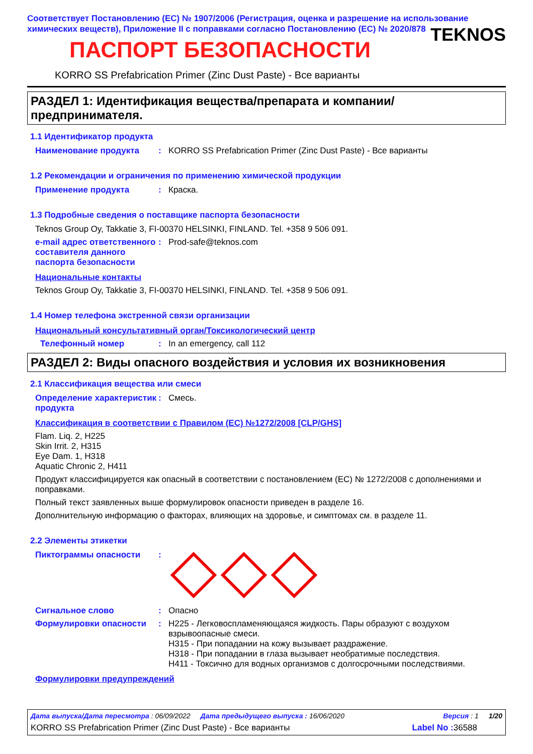Соответствует Постановлению (ЕС) № 1907/2006 (Регистрация, оценка и разрешение на использование химических веществ), Приложение II с поправками согласно Постановлению (ЕС) № 2020/878
TEKNOS
ПАСПОРТ БЕЗОПАСНОСТИ
KORRO SS Prefabrication Primer (Zinc Dust Paste) - Все варианты
РАЗДЕЛ 1: Идентификация вещества/препарата и компании/ предпринимателя.
1.1 Идентификатор продукта
Наименование продукта : KORRO SS Prefabrication Primer (Zinc Dust Paste) - Все варианты
1.2 Рекомендации и ограничения по применению химической продукции
Применение продукта : Краска.
1.3 Подробные сведения о поставщике паспорта безопасности
Teknos Group Oy, Takkatie 3, FI-00370 HELSINKI, FINLAND. Tel. +358 9 506 091.
e-mail адрес ответственного составителя данного паспорта безопасности
: Prod-safe@teknos.com
Национальные контакты
Teknos Group Oy, Takkatie 3, FI-00370 HELSINKI, FINLAND. Tel. +358 9 506 091.
1.4 Номер телефона экстренной связи организации
Национальный консультативный орган/Токсикологический центр
Телефонный номер : In an emergency, call 112
РАЗДЕЛ 2: Виды опасного воздействия и условия их возникновения
2.1 Классификация вещества или смеси
Определение характеристик продукта
: Смесь.
Классификация в соответствии с Правилом (ЕС) №1272/2008 [CLP/GHS]
Flam. Liq. 2, H225
Skin Irrit. 2, H315
Eye Dam. 1, H318
Aquatic Chronic 2, H411
Продукт классифицируется как опасный в соответствии с постановлением (ЕС) № 1272/2008 с дополнениями и поправками.
Полный текст заявленных выше формулировок опасности приведен в разделе 16.
Дополнительную информацию о факторах, влияющих на здоровье, и симптомах см. в разделе 11.
2.2 Элементы этикетки
Пиктограммы опасности :
Сигнальное слово : Опасно
Формулировки опасности : H225 - Легковоспламеняющаяся жидкость. Пары образуют с воздухом взрывоопасные смеси.
H315 - При попадании на кожу вызывает раздражение.
H318 - При попадании в глаза вызывает необратимые последствия.
H411 - Токсично для водных организмов с долгосрочными последствиями.
Формулировки предупреждений
Дата выпуска/Дата пересмотра : 06/09/2022 Дата предыдущего выпуска : 16/06/2020 Версия : 1 1/20
KORRO SS Prefabrication Primer (Zinc Dust Paste) - Все варианты Label No : 36588